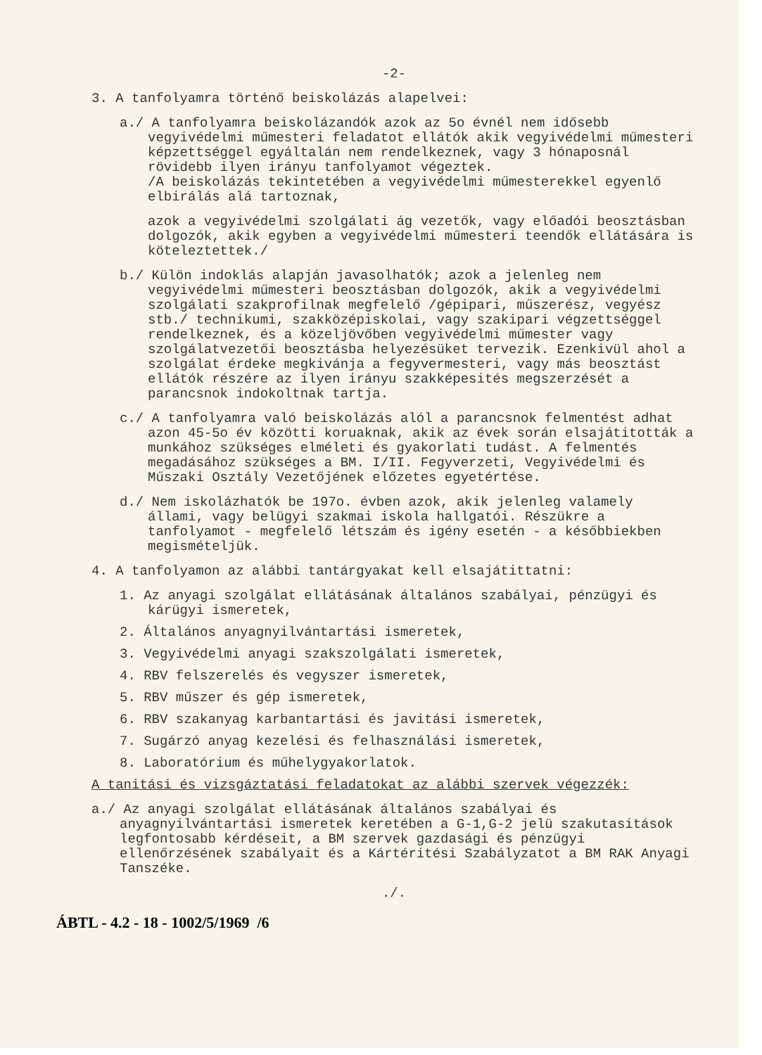-2-
3. A tanfolyamra történő beiskolázás alapelvei:
a./ A tanfolyamra beiskolázandók azok az 5o évnél nem idősebb vegyivédelmi műmesteri feladatot ellátók akik vegyivédelmi műmesteri képzettséggel egyáltalán nem rendelkeznek, vagy 3 hónaposnál rövidebb ilyen irányu tanfolyamot végeztek.
/A beiskolázás tekintetében a vegyivédelmi műmesterekkel egyenlő elbirálás alá tartoznak,
azok a vegyivédelmi szolgálati ág vezetők, vagy előadói beosztásban dolgozók, akik egyben a vegyivédelmi műmesteri teendők ellátására is köteleztettek./
b./ Külön indoklás alapján javasolhatók; azok a jelenleg nem vegyivédelmi műmesteri beosztásban dolgozók, akik a vegyivédelmi szolgálati szakprofilnak megfelelő /gépipari, műszerész, vegyész stb./ technikumi, szakközépiskolai, vagy szakipari végzettséggel rendelkeznek, és a közeljövőben vegyivédelmi műmester vagy szolgálatvezetői beosztásba helyezésüket tervezik. Ezenkivül ahol a szolgálat érdeke megkivánja a fegyvermesteri, vagy más beosztást ellátók részére az ilyen irányu szakképesités megszerzését a parancsnok indokoltnak tartja.
c./ A tanfolyamra való beiskolázás alól a parancsnok felmentést adhat azon 45-5o év közötti koruaknak, akik az évek során elsajátitották a munkához szükséges elméleti és gyakorlati tudást. A felmentés megadásához szükséges a BM. I/II. Fegyverzeti, Vegyivédelmi és Műszaki Osztály Vezetőjének előzetes egyetértése.
d./ Nem iskolázhatók be 197o. évben azok, akik jelenleg valamely állami, vagy belügyi szakmai iskola hallgatói. Részükre a tanfolyamot - megfelelő létszám és igény esetén - a későbbiekben megismételjük.
4. A tanfolyamon az alábbi tantárgyakat kell elsajátittatni:
1. Az anyagi szolgálat ellátásának általános szabályai, pénzügyi és kárügyi ismeretek,
2. Általános anyagnyilvántartási ismeretek,
3. Vegyivédelmi anyagi szakszolgálati ismeretek,
4. RBV felszerelés és vegyszer ismeretek,
5. RBV műszer és gép ismeretek,
6. RBV szakanyag karbantartási és javitási ismeretek,
7. Sugárzó anyag kezelési és felhasználási ismeretek,
8. Laboratórium és műhelygyakorlatok.
A tanitási és vizsgáztatási feladatokat az alábbi szervek végezzék:
a./ Az anyagi szolgálat ellátásának általános szabályai és anyagnyilvántartási ismeretek keretében a G-1,G-2 jelü szakutasitások legfontosabb kérdéseit, a BM szervek gazdasági és pénzügyi ellenőrzésének szabályait és a Kártéritési Szabályzatot a BM RAK Anyagi Tanszéke.
./.
ÁBTL - 4.2 - 18 - 1002/5/1969 /6